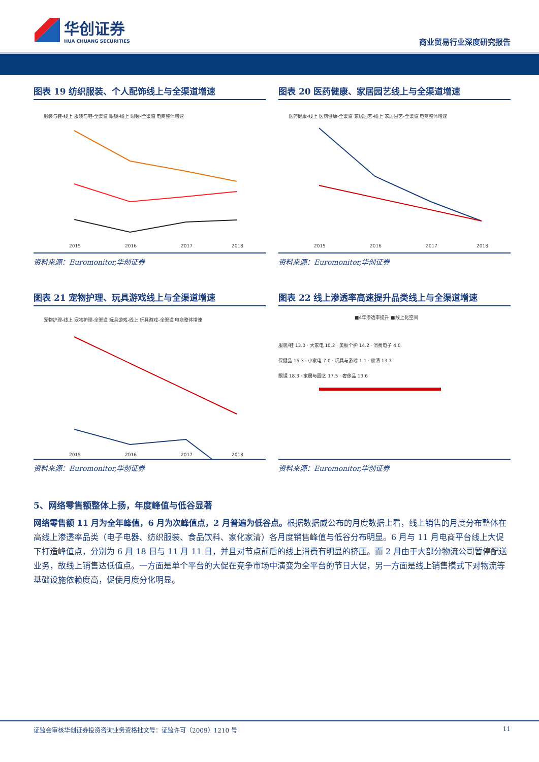华创证券
HUA CHUANG SECURITIES
商业贸易行业深度研究报告
图表 19 纺织服装、个人配饰线上与全渠道增速
服装与鞋-线上 服装与鞋-全渠道 眼镜-线上 眼镜-全渠道 电商整体增速
2015
2016
2017
2018
资料来源：Euromonitor,华创证券
图表 20 医药健康、家居园艺线上与全渠道增速
医药健康-线上 医药健康-全渠道 家居园艺-线上 家居园艺-全渠道 电商整体增速
2015
2016
2017
2018
资料来源：Euromonitor,华创证券
图表 21 宠物护理、玩具游戏线上与全渠道增速
宠物护理-线上 宠物护理-全渠道 玩具游戏-线上 玩具游戏-全渠道 电商整体增速
2015
2016
2017
2018
资料来源：Euromonitor,华创证券
图表 22 线上渗透率高速提升品类线上与全渠道增速
■4年渗透率提升 ■线上化空间
服装/鞋 13.0 · 大家电 10.2 · 美肤个护 14.2 · 消费电子 4.0
保健品 15.3 · 小家电 7.0 · 玩具与游戏 1.1 · 家清 13.7
眼镜 18.3 · 家居与园艺 17.5 · 奢侈品 13.6
资料来源：Euromonitor,华创证券
5、网络零售额整体上扬，年度峰值与低谷显著
网络零售额 11 月为全年峰值，6 月为次峰值点，2 月普遍为低谷点。根据数据威公布的月度数据上看，线上销售的月度分布整体在高线上渗透率品类（电子电器、纺织服装、食品饮料、家化家清）各月度销售峰值与低谷分布明显。6 月与 11 月电商平台线上大促下打造峰值点，分别为 6 月 18 日与 11 月 11 日，并且对节点前后的线上消费有明显的挤压。而 2 月由于大部分物流公司暂停配送业务，故线上销售达低值点。一方面是单个平台的大促在竞争市场中演变为全平台的节日大促，另一方面是线上销售模式下对物流等基础设施依赖度高，促使月度分化明显。
证监会审核华创证券投资咨询业务资格批文号：证监许可（2009）1210 号 11